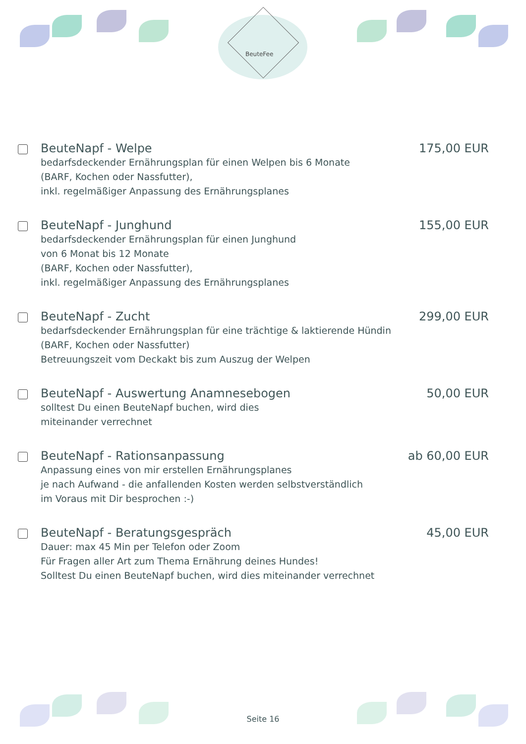BeuteFee
BeuteNapf - Welpe 175,00 EUR
bedarfsdeckender Ernährungsplan für einen Welpen bis 6 Monate
(BARF, Kochen oder Nassfutter),
inkl. regelmäßiger Anpassung des Ernährungsplanes
BeuteNapf - Junghund 155,00 EUR
bedarfsdeckender Ernährungsplan für einen Junghund
von 6 Monat bis 12 Monate
(BARF, Kochen oder Nassfutter),
inkl. regelmäßiger Anpassung des Ernährungsplanes
BeuteNapf - Zucht 299,00 EUR
bedarfsdeckender Ernährungsplan für eine trächtige & laktierende Hündin
(BARF, Kochen oder Nassfutter)
Betreuungszeit vom Deckakt bis zum Auszug der Welpen
BeuteNapf - Auswertung Anamnesebogen 50,00 EUR
solltest Du einen BeuteNapf buchen, wird dies
miteinander verrechnet
BeuteNapf - Rationsanpassung ab 60,00 EUR
Anpassung eines von mir erstellen Ernährungsplanes
je nach Aufwand - die anfallenden Kosten werden selbstverständlich
im Voraus mit Dir besprochen :-)
BeuteNapf - Beratungsgespräch 45,00 EUR
Dauer: max 45 Min per Telefon oder Zoom
Für Fragen aller Art zum Thema Ernährung deines Hundes!
Solltest Du einen BeuteNapf buchen, wird dies miteinander verrechnet
Seite 16